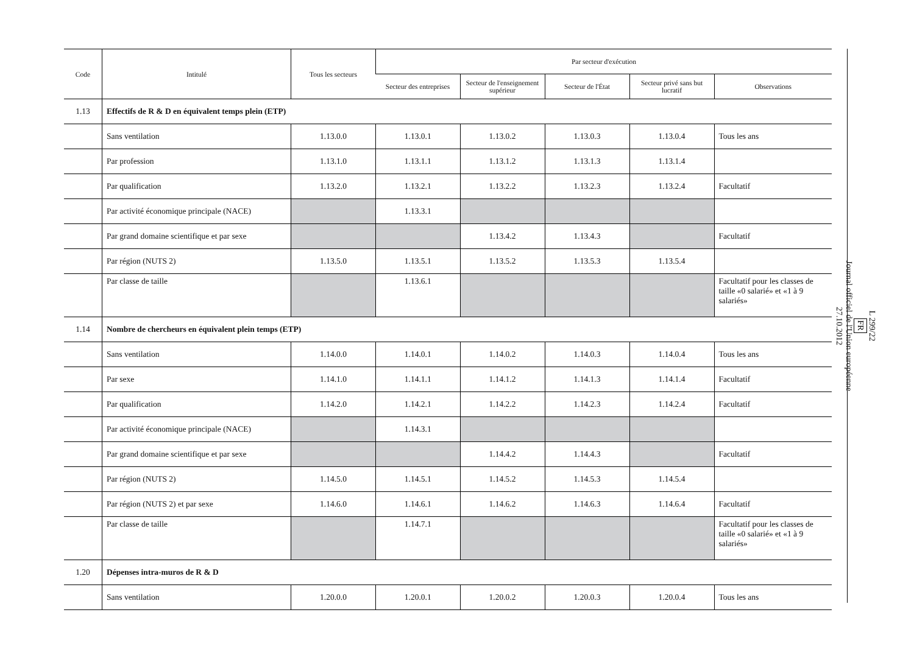| Code | Intitulé | Tous les secteurs | Par secteur d'exécution | | | | |
| --- | --- | --- | --- | --- | --- | --- | --- |
| | | | Secteur des entreprises | Secteur de l'enseignement supérieur | Secteur de l'État | Secteur privé sans but lucratif | Observations |
| 1.13 | Effectifs de R & D en équivalent temps plein (ETP) | | | | | | |
| | Sans ventilation | 1.13.0.0 | 1.13.0.1 | 1.13.0.2 | 1.13.0.3 | 1.13.0.4 | Tous les ans |
| | Par profession | 1.13.1.0 | 1.13.1.1 | 1.13.1.2 | 1.13.1.3 | 1.13.1.4 | |
| | Par qualification | 1.13.2.0 | 1.13.2.1 | 1.13.2.2 | 1.13.2.3 | 1.13.2.4 | Facultatif |
| | Par activité économique principale (NACE) | | 1.13.3.1 | | | | |
| | Par grand domaine scientifique et par sexe | | | 1.13.4.2 | 1.13.4.3 | | Facultatif |
| | Par région (NUTS 2) | 1.13.5.0 | 1.13.5.1 | 1.13.5.2 | 1.13.5.3 | 1.13.5.4 | |
| | Par classe de taille | | 1.13.6.1 | | | | Facultatif pour les classes de taille «0 salarié» et «1 à 9 salariés» |
| 1.14 | Nombre de chercheurs en équivalent plein temps (ETP) | | | | | | |
| | Sans ventilation | 1.14.0.0 | 1.14.0.1 | 1.14.0.2 | 1.14.0.3 | 1.14.0.4 | Tous les ans |
| | Par sexe | 1.14.1.0 | 1.14.1.1 | 1.14.1.2 | 1.14.1.3 | 1.14.1.4 | Facultatif |
| | Par qualification | 1.14.2.0 | 1.14.2.1 | 1.14.2.2 | 1.14.2.3 | 1.14.2.4 | Facultatif |
| | Par activité économique principale (NACE) | | 1.14.3.1 | | | | |
| | Par grand domaine scientifique et par sexe | | | 1.14.4.2 | 1.14.4.3 | | Facultatif |
| | Par région (NUTS 2) | 1.14.5.0 | 1.14.5.1 | 1.14.5.2 | 1.14.5.3 | 1.14.5.4 | |
| | Par région (NUTS 2) et par sexe | 1.14.6.0 | 1.14.6.1 | 1.14.6.2 | 1.14.6.3 | 1.14.6.4 | Facultatif |
| | Par classe de taille | | 1.14.7.1 | | | | Facultatif pour les classes de taille «0 salarié» et «1 à 9 salariés» |
| 1.20 | Dépenses intra-muros de R & D | | | | | | |
| | Sans ventilation | 1.20.0.0 | 1.20.0.1 | 1.20.0.2 | 1.20.0.3 | 1.20.0.4 | Tous les ans |
L 299/22
FR
Journal officiel de l'Union européenne
27.10.2012